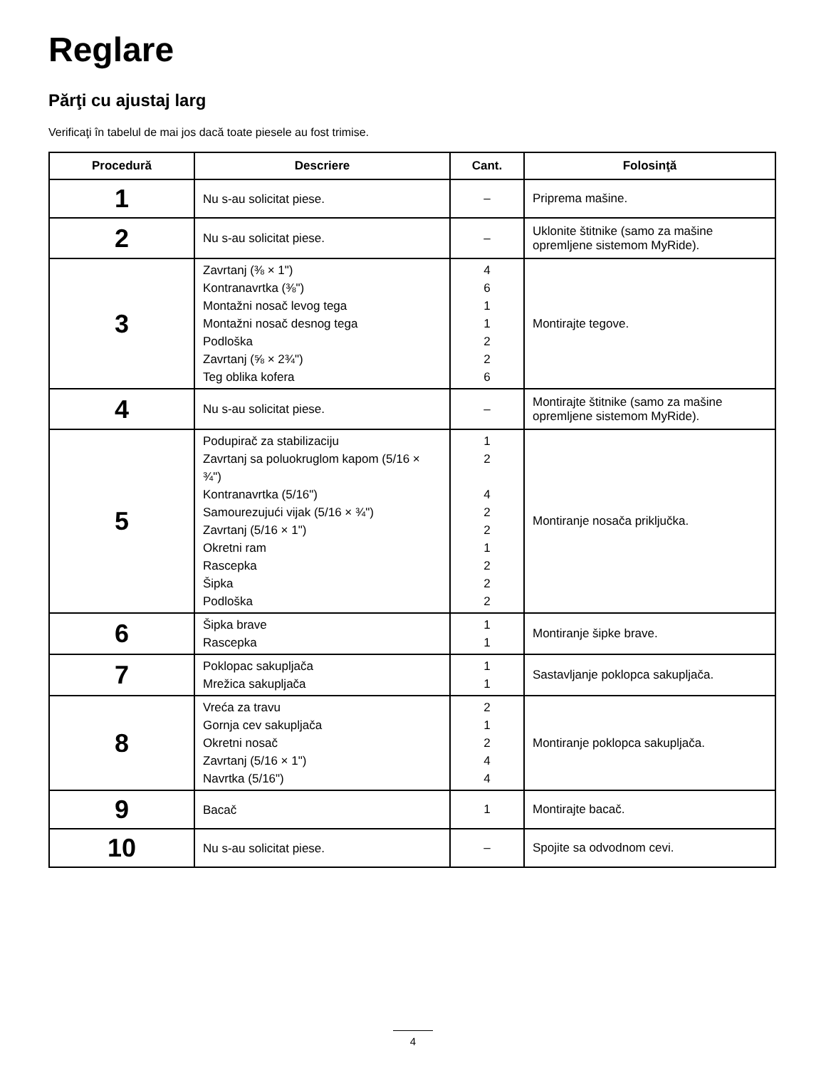Reglare
Părţi cu ajustaj larg
Verificaţi în tabelul de mai jos dacă toate piesele au fost trimise.
| Procedură | Descriere | Cant. | Folosinţă |
| --- | --- | --- | --- |
| 1 | Nu s-au solicitat piese. | – | Priprema mašine. |
| 2 | Nu s-au solicitat piese. | – | Uklonite štitnike (samo za mašine opremljene sistemom MyRide). |
| 3 | Zavrtanj (⅜ × 1") Kontranavrtka (⅜") Montažni nosač levog tega Montažni nosač desnog tega Podloška Zavrtanj (⅝ × 2¾") Teg oblika kofera | 4 6 1 1 2 2 6 | Montirajte tegove. |
| 4 | Nu s-au solicitat piese. | – | Montirajte štitnike (samo za mašine opremljene sistemom MyRide). |
| 5 | Podupirač za stabilizaciju Zavrtanj sa poluokruglom kapom (5/16 × ¾") Kontranavrtka (5/16") Samourezujući vijak (5/16 × ¾") Zavrtanj (5/16 × 1") Okretni ram Rascepka Šipka Podloška | 1 2 4 2 2 1 2 2 2 | Montiranje nosača priključka. |
| 6 | Šipka brave Rascepka | 1 1 | Montiranje šipke brave. |
| 7 | Poklopac sakupljača Mrežica sakupljača | 1 1 | Sastavljanje poklopca sakupljača. |
| 8 | Vreća za travu Gornja cev sakupljača Okretni nosač Zavrtanj (5/16 × 1") Navrtka (5/16") | 2 1 2 4 4 | Montiranje poklopca sakupljača. |
| 9 | Bacač | 1 | Montirajte bacač. |
| 10 | Nu s-au solicitat piese. | – | Spojite sa odvodnom cevi. |
4